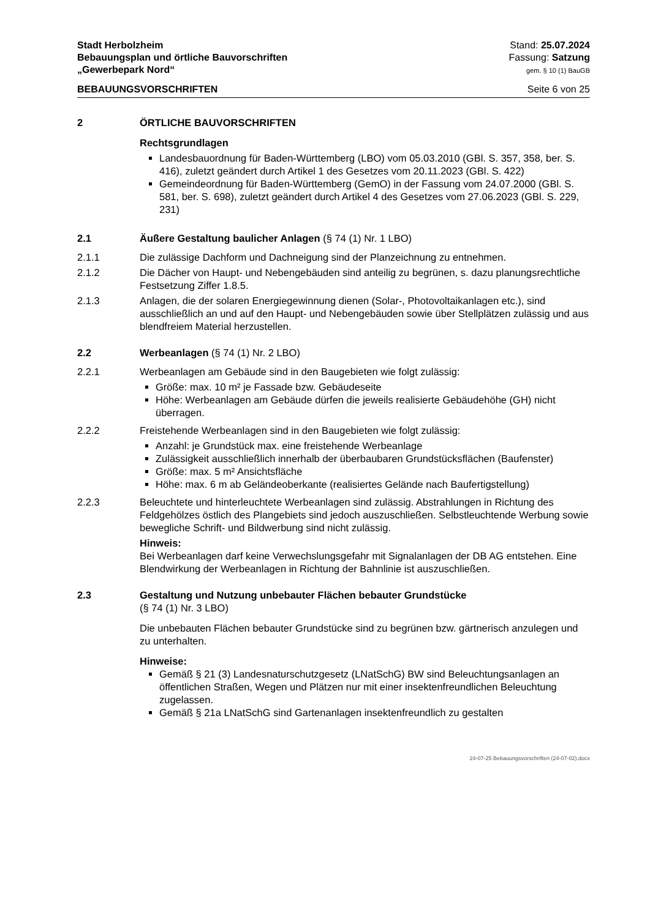Stadt Herbolzheim
Bebauungsplan und örtliche Bauvorschriften
„Gewerbepark Nord“
Stand: 25.07.2024
Fassung: Satzung
gem. § 10 (1) BauGB
BEBAUUNGSVORSCHRIFTEN Seite 6 von 25
2 ÖRTLICHE BAUVORSCHRIFTEN
Rechtsgrundlagen
Landesbauordnung für Baden-Württemberg (LBO) vom 05.03.2010 (GBl. S. 357, 358, ber. S. 416), zuletzt geändert durch Artikel 1 des Gesetzes vom 20.11.2023 (GBl. S. 422)
Gemeindeordnung für Baden-Württemberg (GemO) in der Fassung vom 24.07.2000 (GBl. S. 581, ber. S. 698), zuletzt geändert durch Artikel 4 des Gesetzes vom 27.06.2023 (GBl. S. 229, 231)
2.1 Äußere Gestaltung baulicher Anlagen (§ 74 (1) Nr. 1 LBO)
2.1.1 Die zulässige Dachform und Dachneigung sind der Planzeichnung zu entnehmen.
2.1.2 Die Dächer von Haupt- und Nebengebäuden sind anteilig zu begrünen, s. dazu planungsrechtliche Festsetzung Ziffer 1.8.5.
2.1.3 Anlagen, die der solaren Energiegewinnung dienen (Solar-, Photovoltaikanlagen etc.), sind ausschließlich an und auf den Haupt- und Nebengebäuden sowie über Stellplätzen zulässig und aus blendfreiem Material herzustellen.
2.2 Werbeanlagen (§ 74 (1) Nr. 2 LBO)
2.2.1 Werbeanlagen am Gebäude sind in den Baugebieten wie folgt zulässig:
Größe: max. 10 m² je Fassade bzw. Gebäudeseite
Höhe: Werbeanlagen am Gebäude dürfen die jeweils realisierte Gebäudehöhe (GH) nicht überragen.
2.2.2 Freistehende Werbeanlagen sind in den Baugebieten wie folgt zulässig:
Anzahl: je Grundstück max. eine freistehende Werbeanlage
Zulässigkeit ausschließlich innerhalb der überbaubaren Grundstücksflächen (Baufenster)
Größe: max. 5 m² Ansichtsfläche
Höhe: max. 6 m ab Geländeoberkante (realisiertes Gelände nach Baufertigstellung)
2.2.3 Beleuchtete und hinterleuchtete Werbeanlagen sind zulässig. Abstrahlungen in Richtung des Feldgehölzes östlich des Plangebiets sind jedoch auszuschließen. Selbstleuchtende Werbung sowie bewegliche Schrift- und Bildwerbung sind nicht zulässig.
Hinweis:
Bei Werbeanlagen darf keine Verwechslungsgefahr mit Signalanlagen der DB AG entstehen. Eine Blendwirkung der Werbeanlagen in Richtung der Bahnlinie ist auszuschließen.
2.3 Gestaltung und Nutzung unbebauter Flächen bebauter Grundstücke
(§ 74 (1) Nr. 3 LBO)
Die unbebauten Flächen bebauter Grundstücke sind zu begrünen bzw. gärtnerisch anzulegen und zu unterhalten.
Hinweise:
Gemäß § 21 (3) Landesnaturschutzgesetz (LNatSchG) BW sind Beleuchtungsanlagen an öffentlichen Straßen, Wegen und Plätzen nur mit einer insektenfreundlichen Beleuchtung zugelassen.
Gemäß § 21a LNatSchG sind Gartenanlagen insektenfreundlich zu gestalten
24-07-25 Bebauungsvorschriften (24-07-02).docx